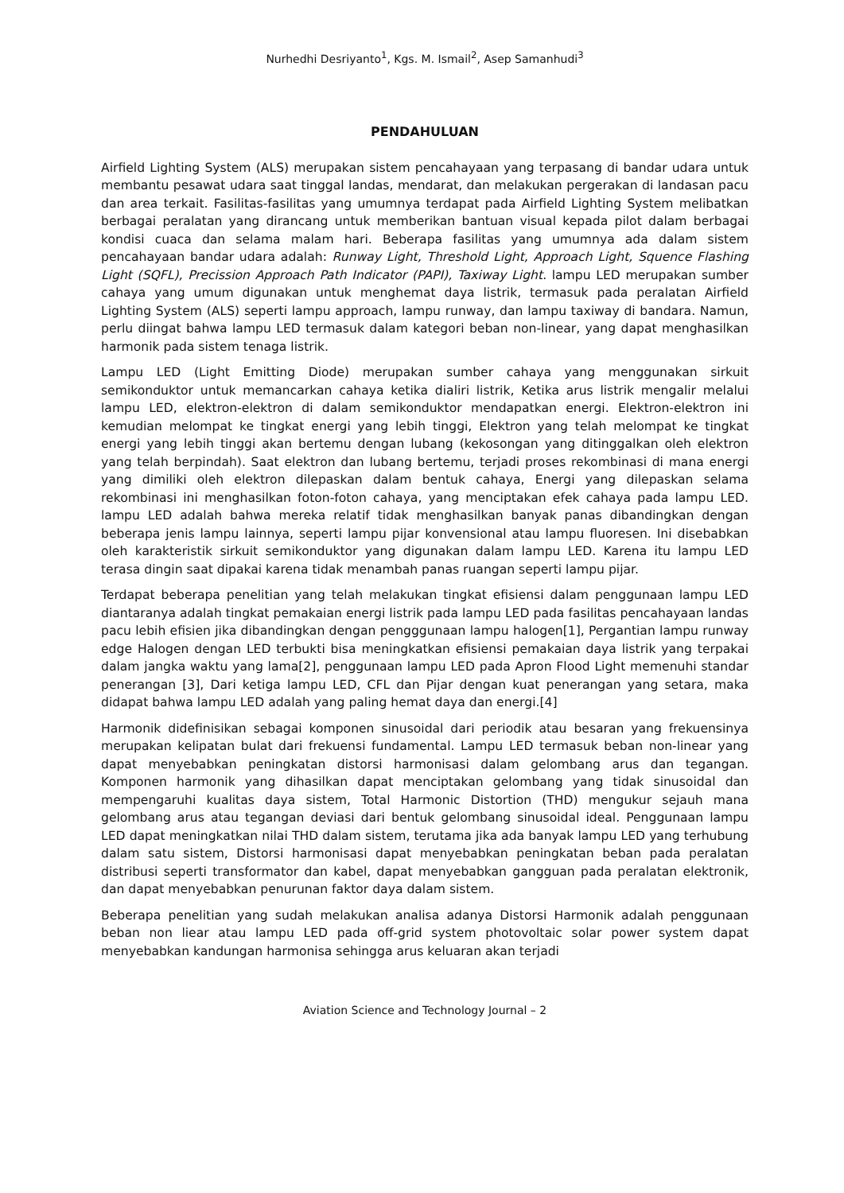Nurhedhi Desriyanto<sup>1</sup>, Kgs. M. Ismail<sup>2</sup>, Asep Samanhudi<sup>3</sup>
PENDAHULUAN
Airfield Lighting System (ALS) merupakan sistem pencahayaan yang terpasang di bandar udara untuk membantu pesawat udara saat tinggal landas, mendarat, dan melakukan pergerakan di landasan pacu dan area terkait. Fasilitas-fasilitas yang umumnya terdapat pada Airfield Lighting System melibatkan berbagai peralatan yang dirancang untuk memberikan bantuan visual kepada pilot dalam berbagai kondisi cuaca dan selama malam hari. Beberapa fasilitas yang umumnya ada dalam sistem pencahayaan bandar udara adalah: Runway Light, Threshold Light, Approach Light, Squence Flashing Light (SQFL), Precission Approach Path Indicator (PAPI), Taxiway Light. lampu LED merupakan sumber cahaya yang umum digunakan untuk menghemat daya listrik, termasuk pada peralatan Airfield Lighting System (ALS) seperti lampu approach, lampu runway, dan lampu taxiway di bandara. Namun, perlu diingat bahwa lampu LED termasuk dalam kategori beban non-linear, yang dapat menghasilkan harmonik pada sistem tenaga listrik.
Lampu LED (Light Emitting Diode) merupakan sumber cahaya yang menggunakan sirkuit semikonduktor untuk memancarkan cahaya ketika dialiri listrik, Ketika arus listrik mengalir melalui lampu LED, elektron-elektron di dalam semikonduktor mendapatkan energi. Elektron-elektron ini kemudian melompat ke tingkat energi yang lebih tinggi, Elektron yang telah melompat ke tingkat energi yang lebih tinggi akan bertemu dengan lubang (kekosongan yang ditinggalkan oleh elektron yang telah berpindah). Saat elektron dan lubang bertemu, terjadi proses rekombinasi di mana energi yang dimiliki oleh elektron dilepaskan dalam bentuk cahaya, Energi yang dilepaskan selama rekombinasi ini menghasilkan foton-foton cahaya, yang menciptakan efek cahaya pada lampu LED. lampu LED adalah bahwa mereka relatif tidak menghasilkan banyak panas dibandingkan dengan beberapa jenis lampu lainnya, seperti lampu pijar konvensional atau lampu fluoresen. Ini disebabkan oleh karakteristik sirkuit semikonduktor yang digunakan dalam lampu LED. Karena itu lampu LED terasa dingin saat dipakai karena tidak menambah panas ruangan seperti lampu pijar.
Terdapat beberapa penelitian yang telah melakukan tingkat efisiensi dalam penggunaan lampu LED diantaranya adalah tingkat pemakaian energi listrik pada lampu LED pada fasilitas pencahayaan landas pacu lebih efisien jika dibandingkan dengan pengggunaan lampu halogen[1], Pergantian lampu runway edge Halogen dengan LED terbukti bisa meningkatkan efisiensi pemakaian daya listrik yang terpakai dalam jangka waktu yang lama[2], penggunaan lampu LED pada Apron Flood Light memenuhi standar penerangan [3], Dari ketiga lampu LED, CFL dan Pijar dengan kuat penerangan yang setara, maka didapat bahwa lampu LED adalah yang paling hemat daya dan energi.[4]
Harmonik didefinisikan sebagai komponen sinusoidal dari periodik atau besaran yang frekuensinya merupakan kelipatan bulat dari frekuensi fundamental. Lampu LED termasuk beban non-linear yang dapat menyebabkan peningkatan distorsi harmonisasi dalam gelombang arus dan tegangan. Komponen harmonik yang dihasilkan dapat menciptakan gelombang yang tidak sinusoidal dan mempengaruhi kualitas daya sistem, Total Harmonic Distortion (THD) mengukur sejauh mana gelombang arus atau tegangan deviasi dari bentuk gelombang sinusoidal ideal. Penggunaan lampu LED dapat meningkatkan nilai THD dalam sistem, terutama jika ada banyak lampu LED yang terhubung dalam satu sistem, Distorsi harmonisasi dapat menyebabkan peningkatan beban pada peralatan distribusi seperti transformator dan kabel, dapat menyebabkan gangguan pada peralatan elektronik, dan dapat menyebabkan penurunan faktor daya dalam sistem.
Beberapa penelitian yang sudah melakukan analisa adanya Distorsi Harmonik adalah penggunaan beban non liear atau lampu LED pada off-grid system photovoltaic solar power system dapat menyebabkan kandungan harmonisa sehingga arus keluaran akan terjadi
Aviation Science and Technology Journal – 2